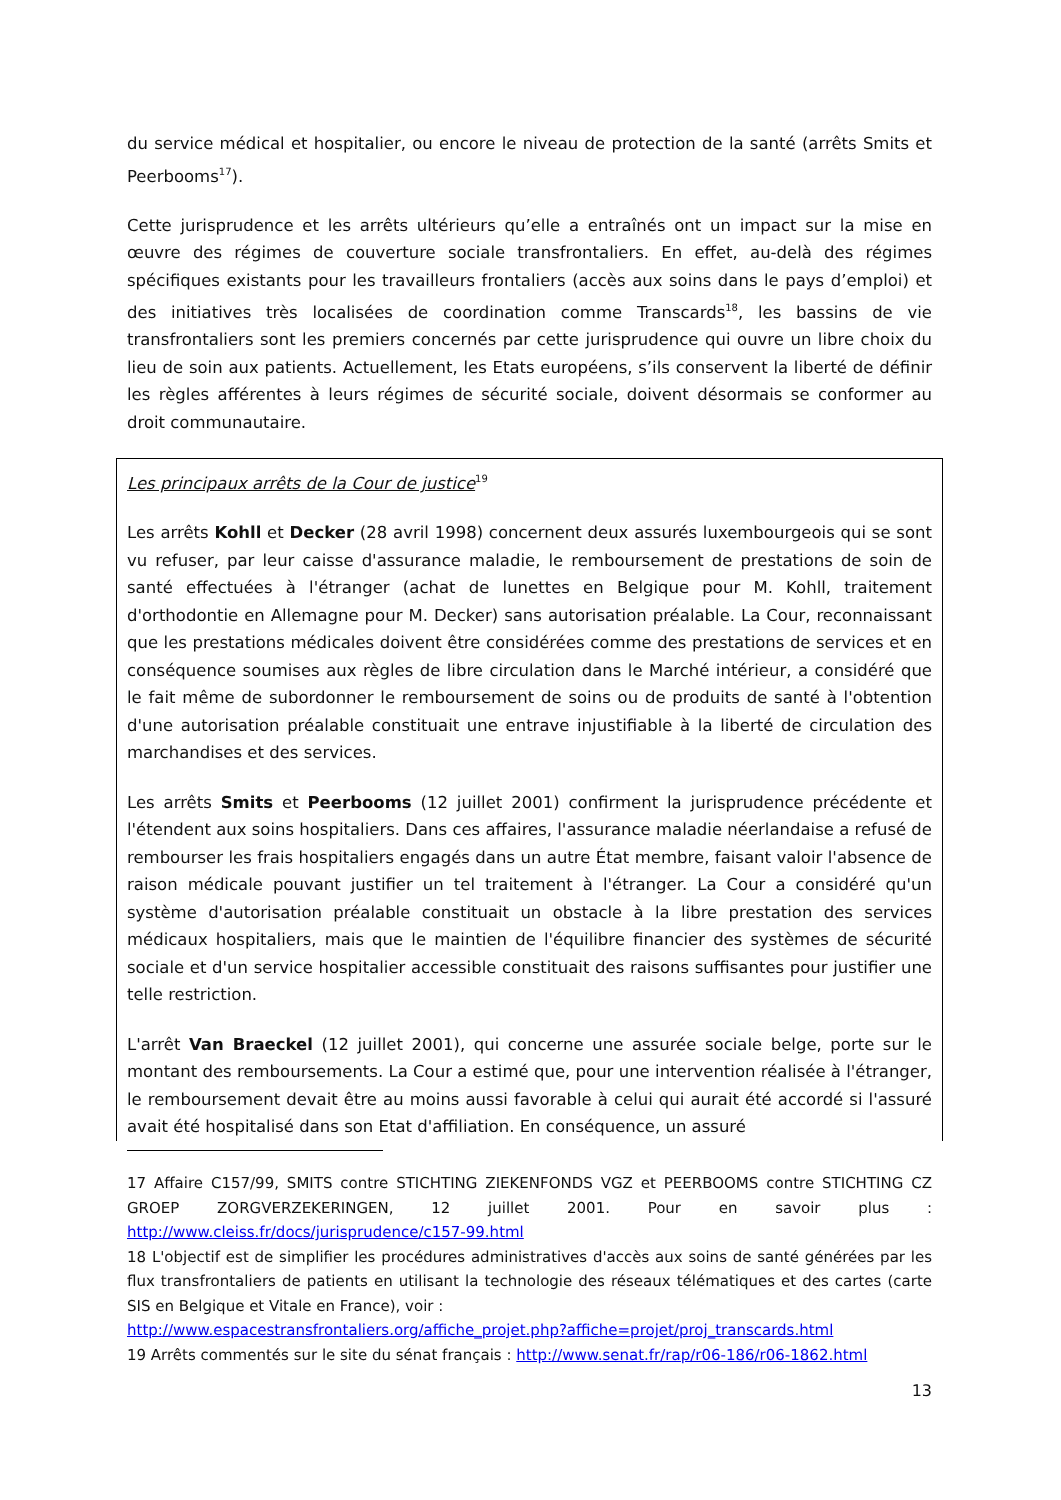du service médical et hospitalier, ou encore le niveau de protection de la santé (arrêts Smits et Peerbooms<sup>17</sup>).
Cette jurisprudence et les arrêts ultérieurs qu’elle a entraînés ont un impact sur la mise en œuvre des régimes de couverture sociale transfrontaliers. En effet, au-delà des régimes spécifiques existants pour les travailleurs frontaliers (accès aux soins dans le pays d’emploi) et des initiatives très localisées de coordination comme Transcards<sup>18</sup>, les bassins de vie transfrontaliers sont les premiers concernés par cette jurisprudence qui ouvre un libre choix du lieu de soin aux patients. Actuellement, les Etats européens, s’ils conservent la liberté de définir les règles afférentes à leurs régimes de sécurité sociale, doivent désormais se conformer au droit communautaire.
Les principaux arrêts de la Cour de justice<sup>19</sup>
Les arrêts Kohll et Decker (28 avril 1998) concernent deux assurés luxembourgeois qui se sont vu refuser, par leur caisse d'assurance maladie, le remboursement de prestations de soin de santé effectuées à l'étranger (achat de lunettes en Belgique pour M. Kohll, traitement d'orthodontie en Allemagne pour M. Decker) sans autorisation préalable. La Cour, reconnaissant que les prestations médicales doivent être considérées comme des prestations de services et en conséquence soumises aux règles de libre circulation dans le Marché intérieur, a considéré que le fait même de subordonner le remboursement de soins ou de produits de santé à l'obtention d'une autorisation préalable constituait une entrave injustifiable à la liberté de circulation des marchandises et des services.
Les arrêts Smits et Peerbooms (12 juillet 2001) confirment la jurisprudence précédente et l'étendent aux soins hospitaliers. Dans ces affaires, l'assurance maladie néerlandaise a refusé de rembourser les frais hospitaliers engagés dans un autre État membre, faisant valoir l'absence de raison médicale pouvant justifier un tel traitement à l'étranger. La Cour a considéré qu'un système d'autorisation préalable constituait un obstacle à la libre prestation des services médicaux hospitaliers, mais que le maintien de l'équilibre financier des systèmes de sécurité sociale et d'un service hospitalier accessible constituait des raisons suffisantes pour justifier une telle restriction.
L'arrêt Van Braeckel (12 juillet 2001), qui concerne une assurée sociale belge, porte sur le montant des remboursements. La Cour a estimé que, pour une intervention réalisée à l'étranger, le remboursement devait être au moins aussi favorable à celui qui aurait été accordé si l'assuré avait été hospitalisé dans son Etat d'affiliation. En conséquence, un assuré
17 Affaire C157/99, SMITS contre STICHTING ZIEKENFONDS VGZ et PEERBOOMS contre STICHTING CZ GROEP ZORGVERZEKERINGEN, 12 juillet 2001. Pour en savoir plus : http://www.cleiss.fr/docs/jurisprudence/c157-99.html
18 L'objectif est de simplifier les procédures administratives d'accès aux soins de santé générées par les flux transfrontaliers de patients en utilisant la technologie des réseaux télématiques et des cartes (carte SIS en Belgique et Vitale en France), voir :
http://www.espacestransfrontaliers.org/affiche_projet.php?affiche=projet/proj_transcards.html
19 Arrêts commentés sur le site du sénat français : http://www.senat.fr/rap/r06-186/r06-1862.html
13